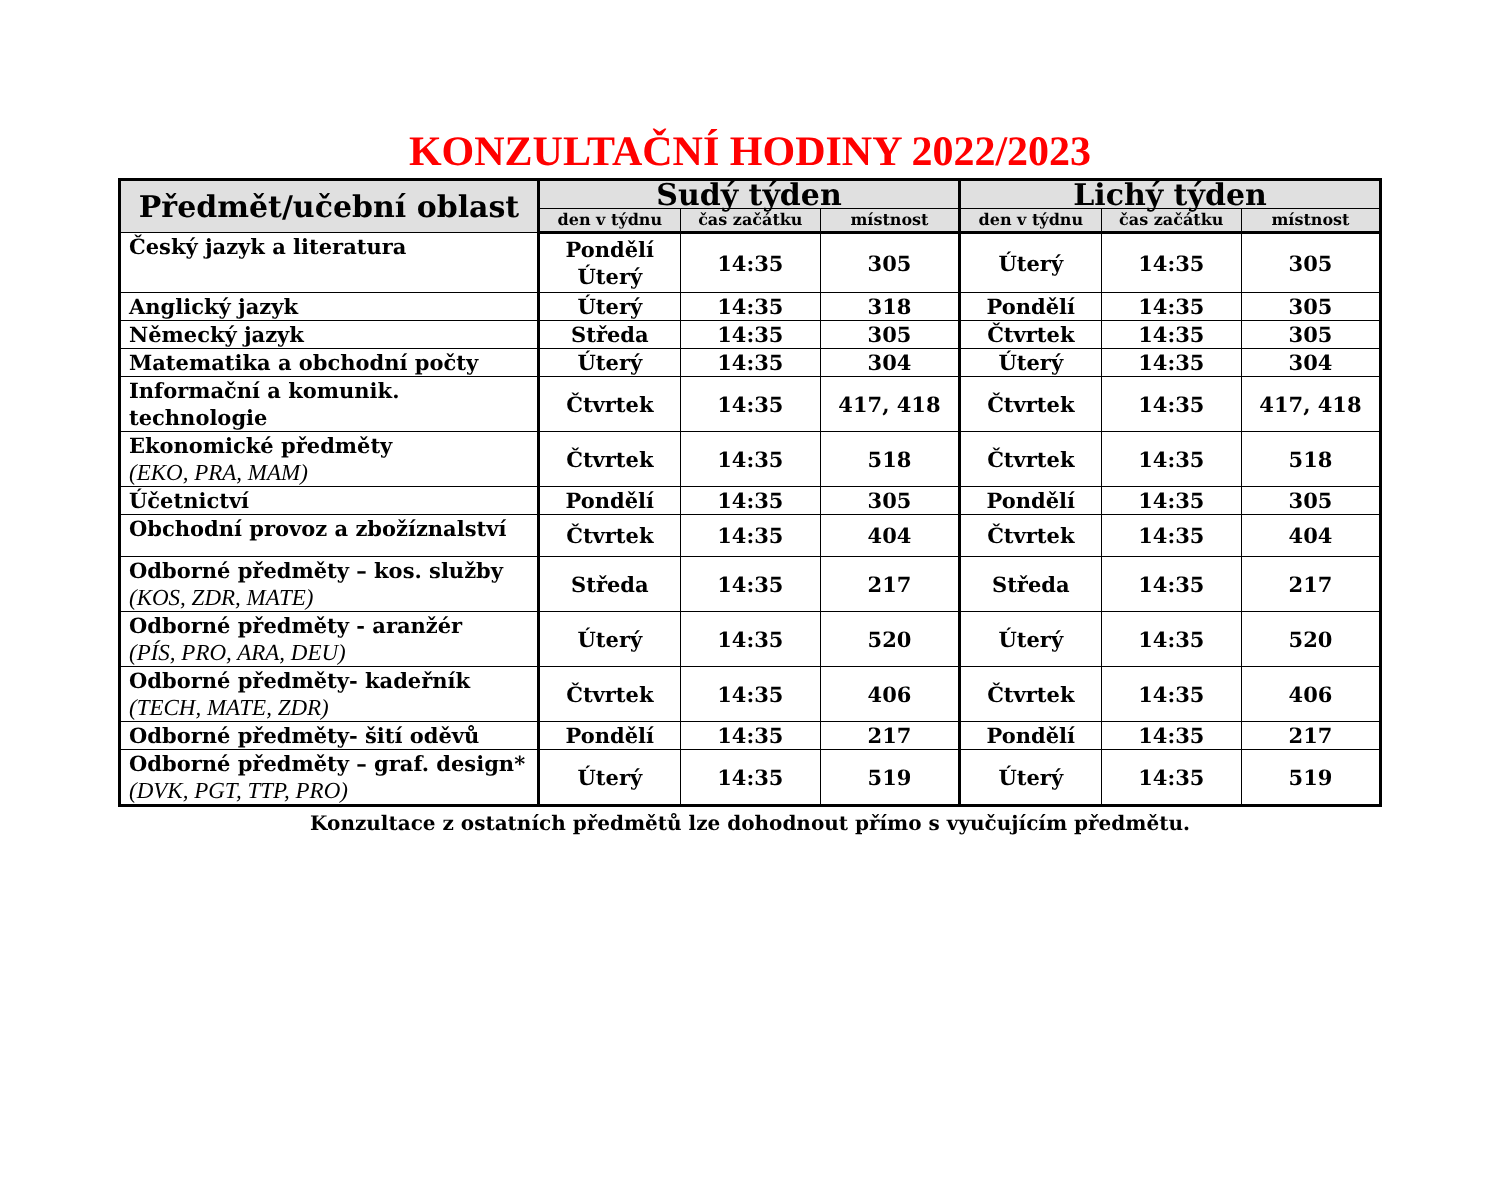KONZULTAČNÍ HODINY 2022/2023
| Předmět/učební oblast | Sudý týden | | | Lichý týden | | |
| --- | --- | --- | --- | --- | --- | --- |
| | den v týdnu | čas začátku | místnost | den v týdnu | čas začátku | místnost |
| Český jazyk a literatura | Pondělí Úterý | 14:35 | 305 | Úterý | 14:35 | 305 |
| Anglický jazyk | Úterý | 14:35 | 318 | Pondělí | 14:35 | 305 |
| Německý jazyk | Středa | 14:35 | 305 | Čtvrtek | 14:35 | 305 |
| Matematika a obchodní počty | Úterý | 14:35 | 304 | Úterý | 14:35 | 304 |
| Informační a komunik. technologie | Čtvrtek | 14:35 | 417, 418 | Čtvrtek | 14:35 | 417, 418 |
| Ekonomické předměty (EKO, PRA, MAM) | Čtvrtek | 14:35 | 518 | Čtvrtek | 14:35 | 518 |
| Účetnictví | Pondělí | 14:35 | 305 | Pondělí | 14:35 | 305 |
| Obchodní provoz a zbožíznalství | Čtvrtek | 14:35 | 404 | Čtvrtek | 14:35 | 404 |
| Odborné předměty – kos. služby (KOS, ZDR, MATE) | Středa | 14:35 | 217 | Středa | 14:35 | 217 |
| Odborné předměty - aranžér (PÍS, PRO, ARA, DEU) | Úterý | 14:35 | 520 | Úterý | 14:35 | 520 |
| Odborné předměty- kadeřník (TECH, MATE, ZDR) | Čtvrtek | 14:35 | 406 | Čtvrtek | 14:35 | 406 |
| Odborné předměty- šití oděvů | Pondělí | 14:35 | 217 | Pondělí | 14:35 | 217 |
| Odborné předměty – graf. design* (DVK, PGT, TTP, PRO) | Úterý | 14:35 | 519 | Úterý | 14:35 | 519 |
Konzultace z ostatních předmětů lze dohodnout přímo s vyučujícím předmětu.